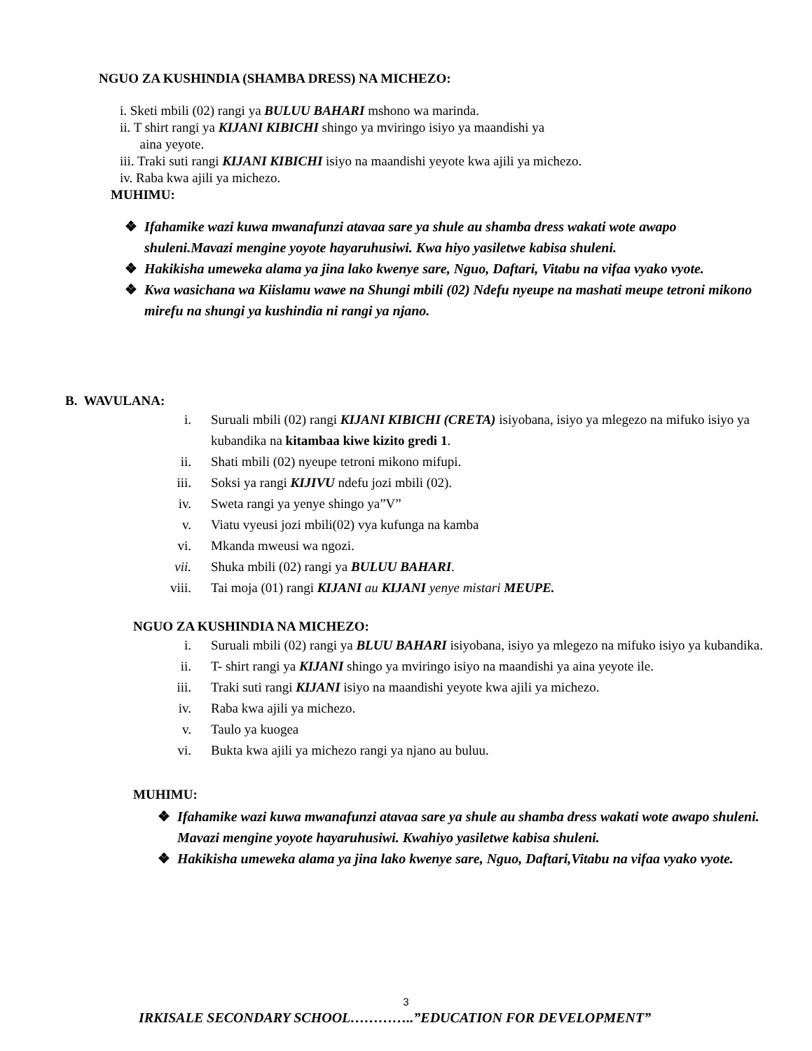NGUO ZA KUSHINDIA (SHAMBA DRESS) NA MICHEZO:
i. Sketi mbili (02) rangi ya BULUU BAHARI mshono wa marinda.
ii. T shirt rangi ya KIJANI KIBICHI shingo ya mviringo isiyo ya maandishi ya
aina yeyote.
iii. Traki suti rangi KIJANI KIBICHI isiyo na maandishi yeyote kwa ajili ya michezo.
iv. Raba kwa ajili ya michezo.
MUHIMU:
❖ Ifahamike wazi kuwa mwanafunzi atavaa sare ya shule au shamba dress wakati wote awapo shuleni.Mavazi mengine yoyote hayaruhusiwi. Kwa hiyo yasiletwe kabisa shuleni.
❖ Hakikisha umeweka alama ya jina lako kwenye sare, Nguo, Daftari, Vitabu na vifaa vyako vyote.
❖ Kwa wasichana wa Kiislamu wawe na Shungi mbili (02) Ndefu nyeupe na mashati meupe tetroni mikono mirefu na shungi ya kushindia ni rangi ya njano.
B. WAVULANA:
i. Suruali mbili (02) rangi KIJANI KIBICHI (CRETA) isiyobana, isiyo ya mlegezo na mifuko isiyo ya kubandika na kitambaa kiwe kizito gredi 1.
ii. Shati mbili (02) nyeupe tetroni mikono mifupi.
iii. Soksi ya rangi KIJIVU ndefu jozi mbili (02).
iv. Sweta rangi ya yenye shingo ya”V”
v. Viatu vyeusi jozi mbili(02) vya kufunga na kamba
vi. Mkanda mweusi wa ngozi.
vii. Shuka mbili (02) rangi ya BULUU BAHARI.
viii. Tai moja (01) rangi KIJANI au KIJANI yenye mistari MEUPE.
NGUO ZA KUSHINDIA NA MICHEZO:
i. Suruali mbili (02) rangi ya BLUU BAHARI isiyobana, isiyo ya mlegezo na mifuko isiyo ya kubandika.
ii. T- shirt rangi ya KIJANI shingo ya mviringo isiyo na maandishi ya aina yeyote ile.
iii. Traki suti rangi KIJANI isiyo na maandishi yeyote kwa ajili ya michezo.
iv. Raba kwa ajili ya michezo.
v. Taulo ya kuogea
vi. Bukta kwa ajili ya michezo rangi ya njano au buluu.
MUHIMU:
❖ Ifahamike wazi kuwa mwanafunzi atavaa sare ya shule au shamba dress wakati wote awapo shuleni. Mavazi mengine yoyote hayaruhusiwi. Kwahiyo yasiletwe kabisa shuleni.
❖ Hakikisha umeweka alama ya jina lako kwenye sare, Nguo, Daftari,Vitabu na vifaa vyako vyote.
3
IRKISALE SECONDARY SCHOOL…………..”EDUCATION FOR DEVELOPMENT”